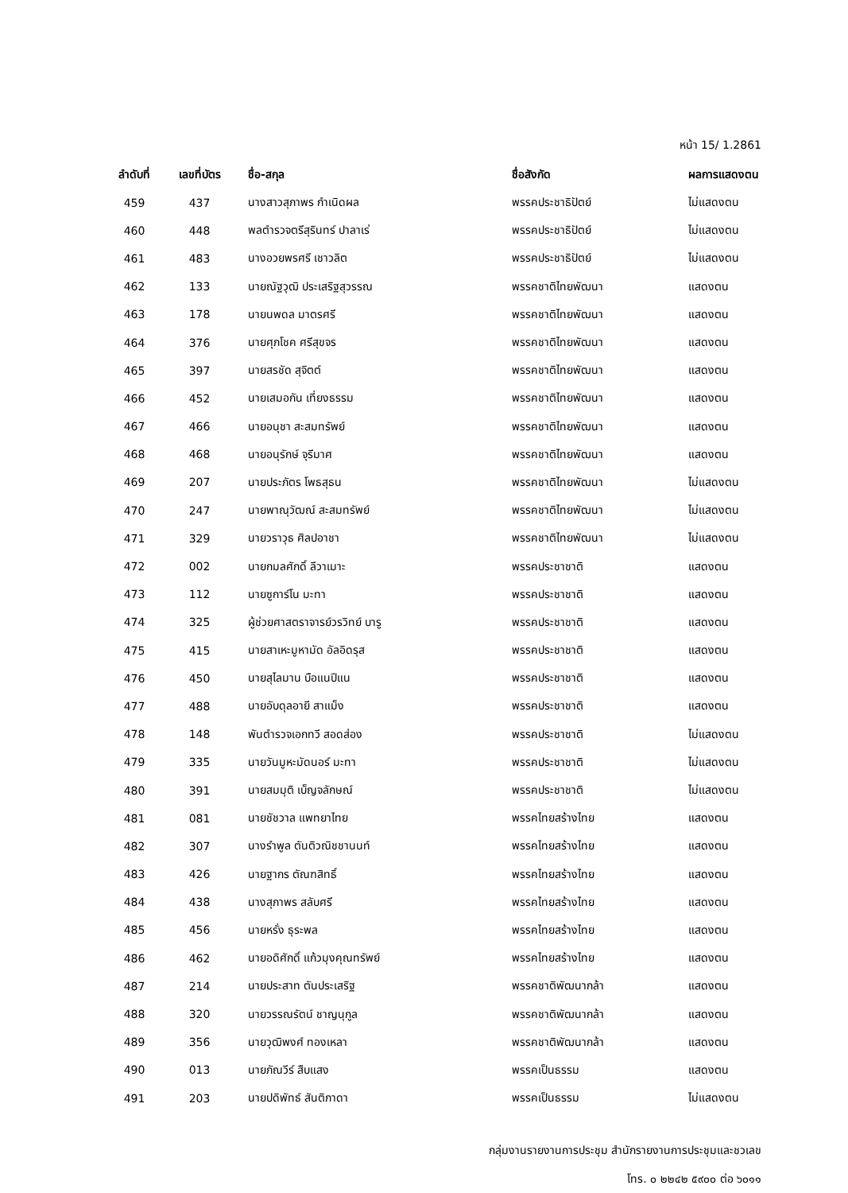หน้า 15/ 1.2861
| ลำดับที่ | เลขที่บัตร | ชื่อ-สกุล | ชื่อสังกัด | ผลการแสดงตน |
| --- | --- | --- | --- | --- |
| 459 | 437 | นางสาวสุภาพร กำเนิดผล | พรรคประชาธิปัตย์ | ไม่แสดงตน |
| 460 | 448 | พลตำรวจตรีสุรินทร์ ปาลาเร่ | พรรคประชาธิปัตย์ | ไม่แสดงตน |
| 461 | 483 | นางอวยพรศรี เชาวลิต | พรรคประชาธิปัตย์ | ไม่แสดงตน |
| 462 | 133 | นายณัฐวุฒิ ประเสริฐสุวรรณ | พรรคชาติไทยพัฒนา | แสดงตน |
| 463 | 178 | นายนพดล มาตรศรี | พรรคชาติไทยพัฒนา | แสดงตน |
| 464 | 376 | นายศุภโชค ศรีสุขจร | พรรคชาติไทยพัฒนา | แสดงตน |
| 465 | 397 | นายสรชัด สุจิตต์ | พรรคชาติไทยพัฒนา | แสดงตน |
| 466 | 452 | นายเสมอกัน เที่ยงธรรม | พรรคชาติไทยพัฒนา | แสดงตน |
| 467 | 466 | นายอนุชา สะสมทรัพย์ | พรรคชาติไทยพัฒนา | แสดงตน |
| 468 | 468 | นายอนุรักษ์ จุรีมาศ | พรรคชาติไทยพัฒนา | แสดงตน |
| 469 | 207 | นายประภัตร โพธสุธน | พรรคชาติไทยพัฒนา | ไม่แสดงตน |
| 470 | 247 | นายพาณุวัฒณ์ สะสมทรัพย์ | พรรคชาติไทยพัฒนา | ไม่แสดงตน |
| 471 | 329 | นายวราวุธ ศิลปอาชา | พรรคชาติไทยพัฒนา | ไม่แสดงตน |
| 472 | 002 | นายกมลศักดิ์ ลีวาเมาะ | พรรคประชาชาติ | แสดงตน |
| 473 | 112 | นายซูการ์โน มะทา | พรรคประชาชาติ | แสดงตน |
| 474 | 325 | ผู้ช่วยศาสตราจารย์วรวิทย์ บารู | พรรคประชาชาติ | แสดงตน |
| 475 | 415 | นายสาเหะมูหามัด อัลอิดรุส | พรรคประชาชาติ | แสดงตน |
| 476 | 450 | นายสุไลมาน บือแนปีแน | พรรคประชาชาติ | แสดงตน |
| 477 | 488 | นายอับดุลอายี สาแม็ง | พรรคประชาชาติ | แสดงตน |
| 478 | 148 | พันตำรวจเอกทวี สอดส่อง | พรรคประชาชาติ | ไม่แสดงตน |
| 479 | 335 | นายวันมูหะมัดนอร์ มะทา | พรรคประชาชาติ | ไม่แสดงตน |
| 480 | 391 | นายสมมุติ เบ็ญจลักษณ์ | พรรคประชาชาติ | ไม่แสดงตน |
| 481 | 081 | นายชัชวาล แพทยาไทย | พรรคไทยสร้างไทย | แสดงตน |
| 482 | 307 | นางรำพูล ตันติวณิชชานนท์ | พรรคไทยสร้างไทย | แสดงตน |
| 483 | 426 | นายฐากร ตัณฑสิทธิ์ | พรรคไทยสร้างไทย | แสดงตน |
| 484 | 438 | นางสุภาพร สลับศรี | พรรคไทยสร้างไทย | แสดงตน |
| 485 | 456 | นายหรั่ง ธุระพล | พรรคไทยสร้างไทย | แสดงตน |
| 486 | 462 | นายอดิศักดิ์ แก้วมุงคุณทรัพย์ | พรรคไทยสร้างไทย | แสดงตน |
| 487 | 214 | นายประสาท ตันประเสริฐ | พรรคชาติพัฒนากล้า | แสดงตน |
| 488 | 320 | นายวรรณรัตน์ ชาญนุกูล | พรรคชาติพัฒนากล้า | แสดงตน |
| 489 | 356 | นายวุฒิพงศ์ ทองเหลา | พรรคชาติพัฒนากล้า | แสดงตน |
| 490 | 013 | นายภัณวีร์ สืบแสง | พรรคเป็นธรรม | แสดงตน |
| 491 | 203 | นายปดิพัทธ์ สันติภาดา | พรรคเป็นธรรม | ไม่แสดงตน |
กลุ่มงานรายงานการประชุม สำนักรายงานการประชุมและชวเลข
โทร. ๐ ๒๒๔๒ ๕๙๐๐ ต่อ ๖๐๑๑